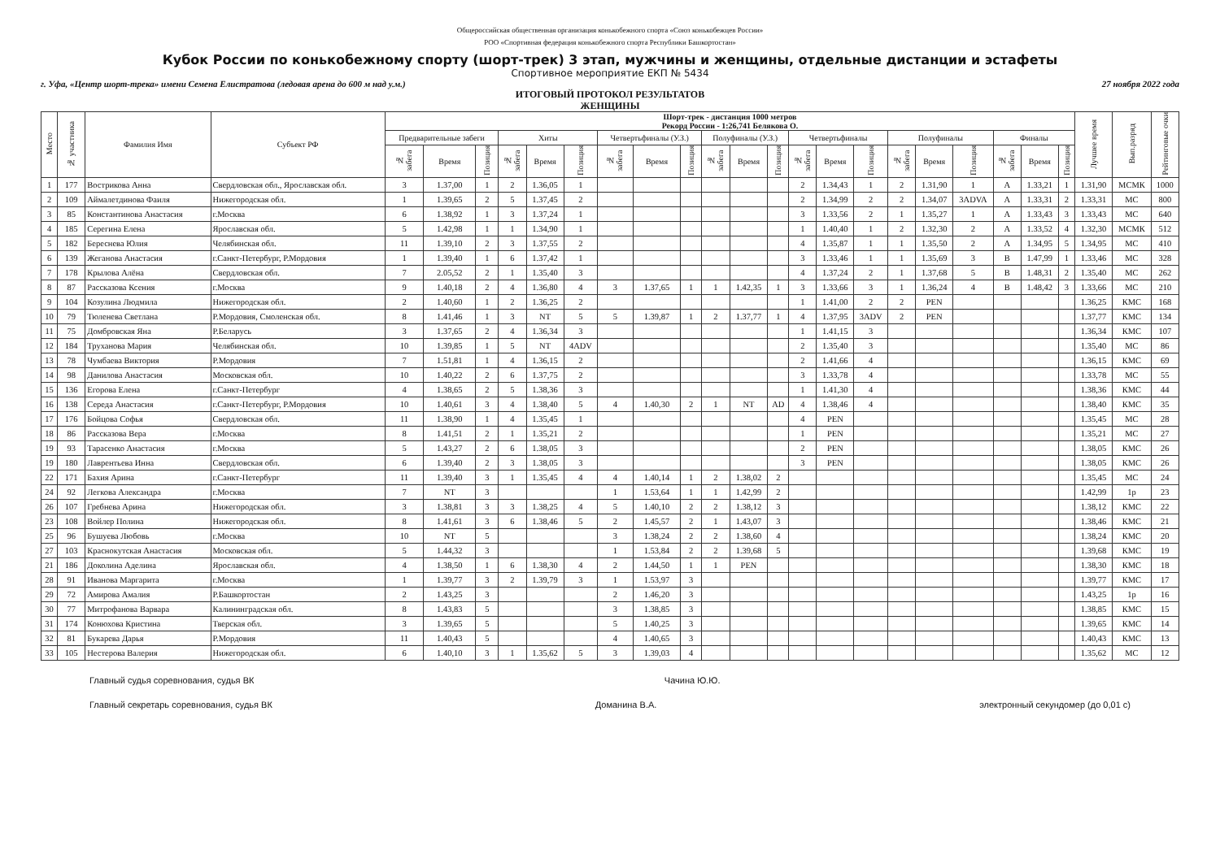Общероссийская общественная организация конькобежного спорта «Союз конькобежцев России»
РОО «Спортивная федерация конькобежного спорта Республики Башкортостан»
Кубок России по конькобежному спорту (шорт-трек) 3 этап, мужчины и женщины, отдельные дистанции и эстафеты
Спортивное мероприятие ЕКП № 5434
г. Уфа, «Центр шорт-трека» имени Семена Елистратова (ледовая арена до 600 м над у.м.) 27 ноября 2022 года
ИТОГОВЫЙ ПРОТОКОЛ РЕЗУЛЬТАТОВ
ЖЕНЩИНЫ
| Место | № участника | Фамилия Имя | Субъект РФ | Шорт-трек - дистанция 1000 метров Рекорд России - 1:26,741 Белякова О. | | | | | | | | | | | | | | | | | | | | | Лучшее время | Вып.разряд | Рейтинговые очки |
| --- | --- | --- | --- | --- | --- | --- | --- | --- | --- | --- | --- | --- | --- | --- | --- | --- | --- | --- | --- | --- | --- | --- | --- | --- | --- | --- | --- |
| | | | | Предварительные забеги | | | Хиты | | | Четвертьфиналы (У.З.) | | | Полуфиналы (У.З.) | | | Четвертьфиналы | | | Полуфиналы | | | Финалы | | | | | |
| | | | | № забега | Время | Позиция | № забега | Время | Позиция | № забега | Время | Позиция | № забега | Время | Позиция | № забега | Время | Позиция | № забега | Время | Позиция | № забега | Время | Позиция | | | |
| 1 | 177 | Вострикова Анна | Свердловская обл., Ярославская обл. | 3 | 1.37,00 | 1 | 2 | 1.36,05 | 1 | | | | | | | 2 | 1.34,43 | 1 | 2 | 1.31,90 | 1 | A | 1.33,21 | 1 | 1.31,90 | МСМК | 1000 |
| 2 | 109 | Аймалетдинова Фаиля | Нижегородская обл. | 1 | 1.39,65 | 2 | 5 | 1.37,45 | 2 | | | | | | | 2 | 1.34,99 | 2 | 2 | 1.34,07 | 3ADVA | A | 1.33,31 | 2 | 1.33,31 | МС | 800 |
| 3 | 85 | Константинова Анастасия | г.Москва | 6 | 1.38,92 | 1 | 3 | 1.37,24 | 1 | | | | | | | 3 | 1.33,56 | 2 | 1 | 1.35,27 | 1 | A | 1.33,43 | 3 | 1.33,43 | МС | 640 |
| 4 | 185 | Серегина Елена | Ярославская обл. | 5 | 1.42,98 | 1 | 1 | 1.34,90 | 1 | | | | | | | 1 | 1.40,40 | 1 | 2 | 1.32,30 | 2 | A | 1.33,52 | 4 | 1.32,30 | МСМК | 512 |
| 5 | 182 | Береснева Юлия | Челябинская обл. | 11 | 1.39,10 | 2 | 3 | 1.37,55 | 2 | | | | | | | 4 | 1.35,87 | 1 | 1 | 1.35,50 | 2 | A | 1.34,95 | 5 | 1.34,95 | МС | 410 |
| 6 | 139 | Жеганова Анастасия | г.Санкт-Петербург, Р.Мордовия | 1 | 1.39,40 | 1 | 6 | 1.37,42 | 1 | | | | | | | 3 | 1.33,46 | 1 | 1 | 1.35,69 | 3 | B | 1.47,99 | 1 | 1.33,46 | МС | 328 |
| 7 | 178 | Крылова Алёна | Свердловская обл. | 7 | 2.05,52 | 2 | 1 | 1.35,40 | 3 | | | | | | | 4 | 1.37,24 | 2 | 1 | 1.37,68 | 5 | B | 1.48,31 | 2 | 1.35,40 | МС | 262 |
| 8 | 87 | Рассказова Ксения | г.Москва | 9 | 1.40,18 | 2 | 4 | 1.36,80 | 4 | 3 | 1.37,65 | 1 | 1 | 1.42,35 | 1 | 3 | 1.33,66 | 3 | 1 | 1.36,24 | 4 | B | 1.48,42 | 3 | 1.33,66 | МС | 210 |
| 9 | 104 | Козулина Людмила | Нижегородская обл. | 2 | 1.40,60 | 1 | 2 | 1.36,25 | 2 | | | | | | | 1 | 1.41,00 | 2 | 2 | PEN | | | | | 1.36,25 | КМС | 168 |
| 10 | 79 | Тюленева Светлана | Р.Мордовия, Смоленская обл. | 8 | 1.41,46 | 1 | 3 | NT | 5 | 5 | 1.39,87 | 1 | 2 | 1.37,77 | 1 | 4 | 1.37,95 | 3ADV | 2 | PEN | | | | | 1.37,77 | КМС | 134 |
| 11 | 75 | Домбровская Яна | Р.Беларусь | 3 | 1.37,65 | 2 | 4 | 1.36,34 | 3 | | | | | | | 1 | 1.41,15 | 3 | | | | | | | 1.36,34 | КМС | 107 |
| 12 | 184 | Труханова Мария | Челябинская обл. | 10 | 1.39,85 | 1 | 5 | NT | 4ADV | | | | | | | 2 | 1.35,40 | 3 | | | | | | | 1.35,40 | МС | 86 |
| 13 | 78 | Чумбаева Виктория | Р.Мордовия | 7 | 1.51,81 | 1 | 4 | 1.36,15 | 2 | | | | | | | 2 | 1.41,66 | 4 | | | | | | | 1.36,15 | КМС | 69 |
| 14 | 98 | Данилова Анастасия | Московская обл. | 10 | 1.40,22 | 2 | 6 | 1.37,75 | 2 | | | | | | | 3 | 1.33,78 | 4 | | | | | | | 1.33,78 | МС | 55 |
| 15 | 136 | Егорова Елена | г.Санкт-Петербург | 4 | 1.38,65 | 2 | 5 | 1.38,36 | 3 | | | | | | | 1 | 1.41,30 | 4 | | | | | | | 1.38,36 | КМС | 44 |
| 16 | 138 | Середа Анастасия | г.Санкт-Петербург, Р.Мордовия | 10 | 1.40,61 | 3 | 4 | 1.38,40 | 5 | 4 | 1.40,30 | 2 | 1 | NT | AD | 4 | 1.38,46 | 4 | | | | | | | 1.38,40 | КМС | 35 |
| 17 | 176 | Бойцова Софья | Свердловская обл. | 11 | 1.38,90 | 1 | 4 | 1.35,45 | 1 | | | | | | | 4 | PEN | | | | | | | | 1.35,45 | МС | 28 |
| 18 | 86 | Рассказова Вера | г.Москва | 8 | 1.41,51 | 2 | 1 | 1.35,21 | 2 | | | | | | | 1 | PEN | | | | | | | | 1.35,21 | МС | 27 |
| 19 | 93 | Тарасенко Анастасия | г.Москва | 5 | 1.43,27 | 2 | 6 | 1.38,05 | 3 | | | | | | | 2 | PEN | | | | | | | | 1.38,05 | КМС | 26 |
| 19 | 180 | Лаврентьева Инна | Свердловская обл. | 6 | 1.39,40 | 2 | 3 | 1.38,05 | 3 | | | | | | | 3 | PEN | | | | | | | | 1.38,05 | КМС | 26 |
| 22 | 171 | Бахия Арина | г.Санкт-Петербург | 11 | 1.39,40 | 3 | 1 | 1.35,45 | 4 | 4 | 1.40,14 | 1 | 2 | 1.38,02 | 2 | | | | | | | | | | 1.35,45 | МС | 24 |
| 24 | 92 | Легкова Александра | г.Москва | 7 | NT | 3 | | | | 1 | 1.53,64 | 1 | 1 | 1.42,99 | 2 | | | | | | | | | | 1.42,99 | 1р | 23 |
| 26 | 107 | Гребнева Арина | Нижегородская обл. | 3 | 1.38,81 | 3 | 3 | 1.38,25 | 4 | 5 | 1.40,10 | 2 | 2 | 1.38,12 | 3 | | | | | | | | | | 1.38,12 | КМС | 22 |
| 23 | 108 | Войлер Полина | Нижегородская обл. | 8 | 1.41,61 | 3 | 6 | 1.38,46 | 5 | 2 | 1.45,57 | 2 | 1 | 1.43,07 | 3 | | | | | | | | | | 1.38,46 | КМС | 21 |
| 25 | 96 | Бушуева Любовь | г.Москва | 10 | NT | 5 | | | | 3 | 1.38,24 | 2 | 2 | 1.38,60 | 4 | | | | | | | | | | 1.38,24 | КМС | 20 |
| 27 | 103 | Краснокутская Анастасия | Московская обл. | 5 | 1.44,32 | 3 | | | | 1 | 1.53,84 | 2 | 2 | 1.39,68 | 5 | | | | | | | | | | 1.39,68 | КМС | 19 |
| 21 | 186 | Доколина Аделина | Ярославская обл. | 4 | 1.38,50 | 1 | 6 | 1.38,30 | 4 | 2 | 1.44,50 | 1 | 1 | PEN | | | | | | | | | | | 1.38,30 | КМС | 18 |
| 28 | 91 | Иванова Маргарита | г.Москва | 1 | 1.39,77 | 3 | 2 | 1.39,79 | 3 | 1 | 1.53,97 | 3 | | | | | | | | | | | | | 1.39,77 | КМС | 17 |
| 29 | 72 | Амирова Амалия | Р.Башкортостан | 2 | 1.43,25 | 3 | | | | 2 | 1.46,20 | 3 | | | | | | | | | | | | | 1.43,25 | 1р | 16 |
| 30 | 77 | Митрофанова Варвара | Калининградская обл. | 8 | 1.43,83 | 5 | | | | 3 | 1.38,85 | 3 | | | | | | | | | | | | | 1.38,85 | КМС | 15 |
| 31 | 174 | Конюхова Кристина | Тверская обл. | 3 | 1.39,65 | 5 | | | | 5 | 1.40,25 | 3 | | | | | | | | | | | | | 1.39,65 | КМС | 14 |
| 32 | 81 | Букарева Дарья | Р.Мордовия | 11 | 1.40,43 | 5 | | | | 4 | 1.40,65 | 3 | | | | | | | | | | | | | 1.40,43 | КМС | 13 |
| 33 | 105 | Нестерова Валерия | Нижегородская обл. | 6 | 1.40,10 | 3 | 1 | 1.35,62 | 5 | 3 | 1.39,03 | 4 | | | | | | | | | | | | | 1.35,62 | МС | 12 |
Главный судья соревнования, судья ВК Чачина Ю.Ю.
Главный секретарь соревнования, судья ВК Доманина В.А. электронный секундомер (до 0,01 с)